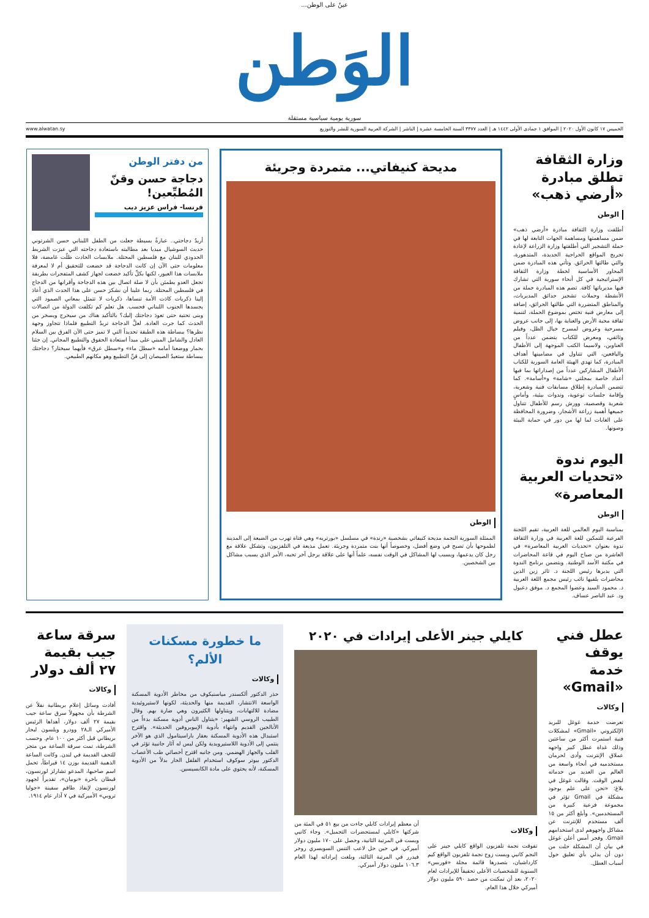عينٌ على الوطن...
الوَطن
سورية يومية سياسية مستقلة
الخميس ١٧ كانون الأول ٢٠٢٠ | الموافق ١ جمادى الأولى ١٤٤٢ هـ | العدد ٣٣٧٧ السنة الخامسة عشرة | الناشر | الشركة العربية السورية للنشر والتوزيع www.alwatan.sy
وزارة الثقافة تطلق مبادرة «أرضي ذهب»
الوطن
أطلقت وزارة الثقافة مبادرة «أرضي ذهب» ضمن مساهمتها ومساهمة الجهات التابعة لها في حملة التشجير التي أطلقتها وزارة الزراعة لإعادة تحريج المواقع الحراجية الجديدة، المتدهورة، والتي طالتها الحرائق. وتأتي هذه المبادرة ضمن المحاور الأساسية لخطة وزارة الثقافة الإستراتيجية في كل أنحاء سورية التي تشارك فيها مديرياتها كافة. تضم هذه المبادرة جملة من الأنشطة وحملات تشجير حدائق المديريات، والمناطق المتضررة التي طالتها الحرائق، إضافة إلى معارض فنية تختص بموضوع الحملة، لتنمية ثقافة محبة الأرض والعناية بها، إلى جانب عروض مسرحية وعروض لمسرح خيال الظل، وفيلم وثائقي، ومعرض للكتاب يتضمن عدداً من العناوين، ولاسيما الكتب الموجهة إلى الأطفال واليافعين، التي تتناول في مضامينها أهداف المبادرة، كما تهدي الهيئة العامة السورية للكتاب الأطفال المشاركين عدداً من إصداراتها بما فيها أعداد خاصة بمجلتي «شامة» و«أسامة». كما تتضمن المبادرة إطلاق مسابقات فنية وشعرية، وإقامة جلسات توعوية، وندوات بيئية، وأماسٍ شعرية وقصصية، وورش رسم للأطفال تتناول جميعها أهمية زراعة الأشجار، وضرورة المحافظة على الغابات لما لها من دور في حماية البيئة وصونها.
اليوم ندوة «تحديات العربية المعاصرة»
الوطن
بمناسبة اليوم العالمي للغة العربية، تقيم اللجنة الفرعية للتمكين للغة العربية في وزارة الثقافة ندوة بعنوان «تحديات العربية المعاصرة» في العاشرة من صباح اليوم في قاعة المحاضرات في مكتبة الأسد الوطنية. ويتضمن برنامج الندوة التي يديرها رئيس اللجنة د. ثائر زين الدين محاضرات يلقيها نائب رئيس مجمع اللغة العربية د. محمود السيد وعضوا المجمع د. موفق دعبول ود. عبد الناصر عساف.
مديحة كنيفاتي... متمردة وجريئة
الوطن
الممثلة السورية النجمة مديحة كنيفاتي بشخصية «رندة» في مسلسل «بورتريه» وهي فتاة تهرب من الضيعة إلى المدينة لطموحها بأن تصبح في وضع أفضل، وخصوصاً أنها بنت متمردة وجريئة. تعمل مذيعة في التلفزيون، وتشكل علاقة مع رجل كان يدعمها، ويسبب لها المشاكل في الوقت نفسه، علماً أنها على علاقة برجل آخر تحبه، الأمر الذي يسبب مشاكل بين الشخصين.
من دفتر الوطن
دجاجة حسن وقنّ المُطبِّعين!
فرنسا- فراس عزيز ديب
أريدُ دجاجتي.. عبارةٌ بسيطة جعلت من الطفل اللبناني حسن الشرتوني حديث السوشيال ميديا بعد مطالبته باستعادة دجاجته التي عبرَت الشريط الحدودي للبنان مع فلسطين المحتلة. ملابسات الحادث ظلّت غامضة، فلا معلومات حتى الآن إن كانت الدجاجة قد خضعت للتحقيق أم لا لمعرفة ملابسات هذا العبور، لكنها بكلِّ تأكيد خضعت لجهاز كشف المتفجرات بطريقة تجعل العدو يطمئن بأن لا صلة اتصال بين هذه الدجاجة وأقرانها من الدجاج في فلسطين المحتلة. ربما علينا أن نشكرَ حسن على هذا الحدث الذي أعادَ إلينا ذكريات كادَت الأمة تنساها، ذكريات لا تتمثل بمعاني الصمود التي يجسدها الجنوب اللبناني فحسب. هل تعلم كم تكلفت الدولة من اتصالات وبنى تحتية حتى تعودَ دجاجتك إليك؟ بالتأكيد هناك من سيخرج ويسخر من الحدث كما جرت العادة. لعلَّ الدجاجة تريدُ التطبيع فلماذا تتجاوز وجهة نظرها؟ ببساطة هذه الطبقة تحديداً التي لا تميز حتى الآن الفرق بين السلام العادل والشامل المبني على مبدأ استعادة الحقوق والتطبيع المجاني. إن جئنا بحمار ووضعنا أمامه «سطلَ ماء» و«سطل عرق» فأيهما سيختار؟ دجاجتك ببساطة ستعيدُ الصيصان إلى قنِّ التطبيع وهو مكانهم الطبيعي.
عطل فني يوقف خدمة «Gmail»
وكالات
تعرضت خدمة غوغل للبريد الإلكتروني «Gmail» لمشكلات فنية استمرت أكثر من ساعتين وذلك غداة عطل كبير واجهه عملاق الإنترنت وأدى لحرمان مستخدميه في أنحاء واسعة من العالم من العديد من خدماته لبعض الوقت. وقالت غوغل في بلاغ: «نحن على علم بوجود مشكلة في Gmail تؤثر في مجموعة فرعية كبيرة من المستخدمين». وأبلغ أكثر من ١٥ ألف مستخدم للإنترنت عن مشاكل واجهوهم لدى استخدامهم Gmail. وفجر أمس أعلن غوغل في بيان أن المشكلة حلت من دون أن يدلي بأي تعليق حول أسباب العطل.
كايلي جينر الأعلى إيرادات في ٢٠٢٠
وكالات
تفوقت نجمة تلفزيون الواقع كايلي جينر على النجم كانيي ويست زوج نجمة تلفزيون الواقع كيم كارداشيان، بتصدرها قائمة مجلة «فوربس» السنوية للشخصيات الأعلى تحقيقاً للإيرادات لعام ٢٠٢٠، بعد أن تمكنت من حصد ٥٩٠ مليون دولار أميركي خلال هذا العام.
أن معظم إيرادات كايلي جاءت من بيع ٥١ في المئة من شركتها «كايلي لمستحضرات التجميل». وجاء كانيي ويست في المرتبة الثانية، وحصل على ١٧٠ مليون دولار أميركي. في حين حل لاعب التنس السويسري روجر فيدرر في المرتبة الثالثة، وبلغت إيراداته لهذا العام ١٠٦.٣ مليون دولار أميركي.
ما خطورة مسكنات الألم؟
وكالات
حذر الدكتور ألكسندر مياسنيكوف من مخاطر الأدوية المسكنة الواسعة الانتشار، القديمة منها والحديثة، لكونها لاستيروئيدية مضادة للالتهابات، ويتناولها الكثيرون وهي ضارة بهم. وقال الطبيب الروسي الشهير: «يتناول الناس أدوية مسكنة بدءاً من الأنالجين القديم وانتهاء بأدوية الإيبوبروفين الحديثة». واقترح استبدال هذه الأدوية المسكنة بعقار باراسيتامول الذي هو الآخر ينتمي إلى الأدوية اللاستيرويدية ولكن ليس له آثار جانبية تؤثر في القلب والجهاز الهضمي. ومن جانبه اقترح أخصائي طب الأعصاب الدكتور بيوتر سوكوف استخدام الفلفل الحار بدلاً من الأدوية المسكنة، لأنه يحتوي على مادة الكابسيسين.
سرقة ساعة جيب بقيمة ٢٧ ألف دولار
وكالات
أفادت وسائل إعلام بريطانية نقلاً عن الشرطة بأن مجهولاً سرق ساعة جيب بقيمة ٢٧ ألف دولار، أهداها الرئيس الأميركي الـ٢٨ وودرو ويلسون لبحار بريطاني قبل أكثر من ١٠٠ عام. وحسب الشرطة، تمت سرقة الساعة من متجر للتحف القديمة في لندن. وكانت الساعة الذهبية القديمة بوزن ١٤ قيراطاً، تحمل اسم صاحبها، المدعو تشارلز لورنسون، قبطان باخرة «نوبيان»، تقديراً لجهود لورنسون لإنقاذ طاقم سفينة «جوليا تروبي» الأميركية في ٧ آذار عام ١٩١٤.